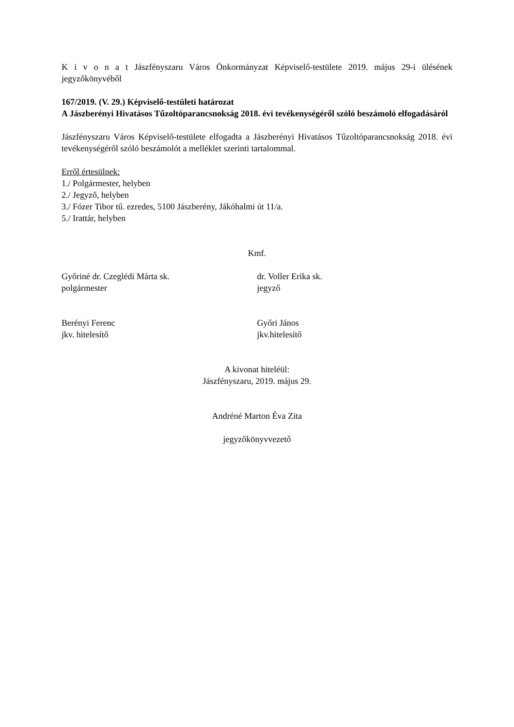K i v o n a t Jászfényszaru Város Önkormányzat Képviselő-testülete 2019. május 29-i ülésének jegyzőkönyvéből
167/2019. (V. 29.) Képviselő-testületi határozat
A Jászberényi Hivatásos Tűzoltóparancsnokság 2018. évi tevékenységéről szóló beszámoló elfogadásáról
Jászfényszaru Város Képviselő-testülete elfogadta a Jászberényi Hivatásos Tűzoltóparancsnokság 2018. évi tevékenységéről szóló beszámolót a melléklet szerinti tartalommal.
Erről értesülnek:
1./ Polgármester, helyben
2./ Jegyző, helyben
3./ Fózer Tibor tű. ezredes, 5100 Jászberény, Jákóhalmi út 11/a.
5./ Irattár, helyben
Kmf.
Győriné dr. Czeglédi Márta sk.
polgármester
dr. Voller Erika sk.
jegyző
Berényi Ferenc
jkv. hitelesítő
Győri János
jkv.hitelesítő
A kivonat hiteléül:
Jászfényszaru, 2019. május 29.
Andréné Marton Éva Zita
jegyzőkönyvvezető